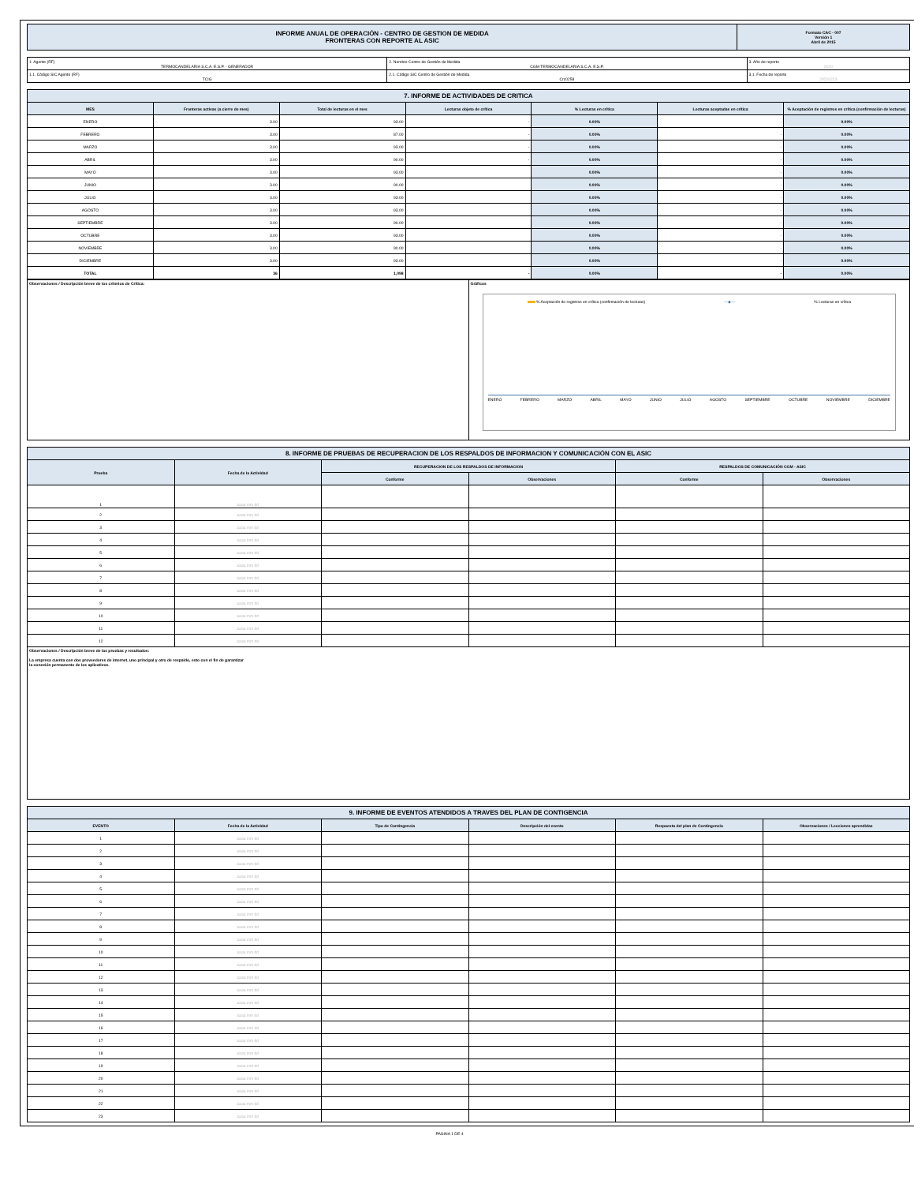| INFORME ANUAL DE OPERACIÓN - CENTRO DE GESTION DE MEDIDA FRONTERAS CON REPORTE AL ASIC | Formato CAC - 007 Versión 1 Abril de 2015 |
| 1. Agente (RF) TERMOCANDELARIA S.C.A. E.S.P. - GENERADOR | 2. Nombre Centro de Gestión de Medida CGM TERMOCANDELARIA S.C.A. E.S.P. | 3. Año de reporte 2020 |
| 1.1. Código SIC Agente (RF) TCIG | 2.1. Código SIC Centro de Gestión de Medida Crc0258 | 3.1. Fecha de reporte 20210223 |
| 7. INFORME DE ACTIVIDADES DE CRITICA | | | | | | |
| MES | Fronteras activas (a cierre de mes) | Total de lecturas en el mes | Lecturas objeto de crítica | % Lecturas en crítica | Lecturas aceptadas en crítica | % Aceptación de registros en crítica (confirmación de lecturas) |
| ENERO | 3.00 | 93.00 | - | 0.00% | - | 0.00% |
| FEBRERO | 3.00 | 87.00 | - | 0.00% | - | 0.00% |
| MARZO | 3.00 | 93.00 | - | 0.00% | - | 0.00% |
| ABRIL | 3.00 | 90.00 | - | 0.00% | - | 0.00% |
| MAYO | 3.00 | 93.00 | | 0.00% | - | 0.00% |
| JUNIO | 3.00 | 90.00 | | 0.00% | - | 0.00% |
| JULIO | 3.00 | 93.00 | | 0.00% | - | 0.00% |
| AGOSTO | 3.00 | 93.00 | | 0.00% | - | 0.00% |
| SEPTIEMBRE | 3.00 | 90.00 | | 0.00% | - | 0.00% |
| OCTUBRE | 3.00 | 93.00 | | 0.00% | - | 0.00% |
| NOVIEMBRE | 3.00 | 90.00 | | 0.00% | - | 0.00% |
| DICIEMBRE | 3.00 | 93.00 | | 0.00% | - | 0.00% |
| TOTAL | 36 | 1,098 | - | 0.00% | - | 0.00% |
| Observaciones / Descripción breve de los criterios de Crítica: | Gráficos % Aceptación de registros en crítica (confirmación de lecturas) —◆— % Lecturas en crítica ENERO FEBRERO MARZO ABRIL MAYO JUNIO JULIO AGOSTO SEPTIEMBRE OCTUBRE NOVIEMBRE DICIEMBRE |
| 8. INFORME DE PRUEBAS DE RECUPERACION DE LOS RESPALDOS DE INFORMACION Y COMUNICACIÓN CON EL ASIC | | | | | |
| Prueba | Fecha de la Actividad | RECUPERACION DE LOS RESPALDOS DE INFORMACION | | RESPALDOS DE COMUNICACIÓN CGM - ASIC | |
| | | Conforme | Observaciones | Conforme | Observaciones |
| 1 | aaaa mm dd | | | | |
| 2 | aaaa mm dd | | | | |
| 3 | aaaa mm dd | | | | |
| 4 | aaaa mm dd | | | | |
| 5 | aaaa mm dd | | | | |
| 6 | aaaa mm dd | | | | |
| 7 | aaaa mm dd | | | | |
| 8 | aaaa mm dd | | | | |
| 9 | aaaa mm dd | | | | |
| 10 | aaaa mm dd | | | | |
| 11 | aaaa mm dd | | | | |
| 12 | aaaa mm dd | | | | |
| Observaciones / Descripción breve de las pruebas y resultados: La empresa cuenta con dos proveedores de internet, uno principal y otro de respaldo, esto con el fin de garantizar la conexión permanente de los aplicativos. | | | | | |
| 9. INFORME DE EVENTOS ATENDIDOS A TRAVES DEL PLAN DE CONTIGENCIA | | | | | |
| EVENTO | Fecha de la Actividad | Tipo de Contingencia | Descripción del evento | Respuesta del plan de Contingencia | Observaciones / Lecciones aprendidas |
| 1 | aaaa mm dd | | | | |
| 2 | aaaa mm dd | | | | |
| 3 | aaaa mm dd | | | | |
| 4 | aaaa mm dd | | | | |
| 5 | aaaa mm dd | | | | |
| 6 | aaaa mm dd | | | | |
| 7 | aaaa mm dd | | | | |
| 8 | aaaa mm dd | | | | |
| 9 | aaaa mm dd | | | | |
| 10 | aaaa mm dd | | | | |
| 11 | aaaa mm dd | | | | |
| 12 | aaaa mm dd | | | | |
| 13 | aaaa mm dd | | | | |
| 14 | aaaa mm dd | | | | |
| 15 | aaaa mm dd | | | | |
| 16 | aaaa mm dd | | | | |
| 17 | aaaa mm dd | | | | |
| 18 | aaaa mm dd | | | | |
| 19 | aaaa mm dd | | | | |
| 20 | aaaa mm dd | | | | |
| 21 | aaaa mm dd | | | | |
| 22 | aaaa mm dd | | | | |
| 23 | aaaa mm dd | | | | |
PAGINA 1 DE 4